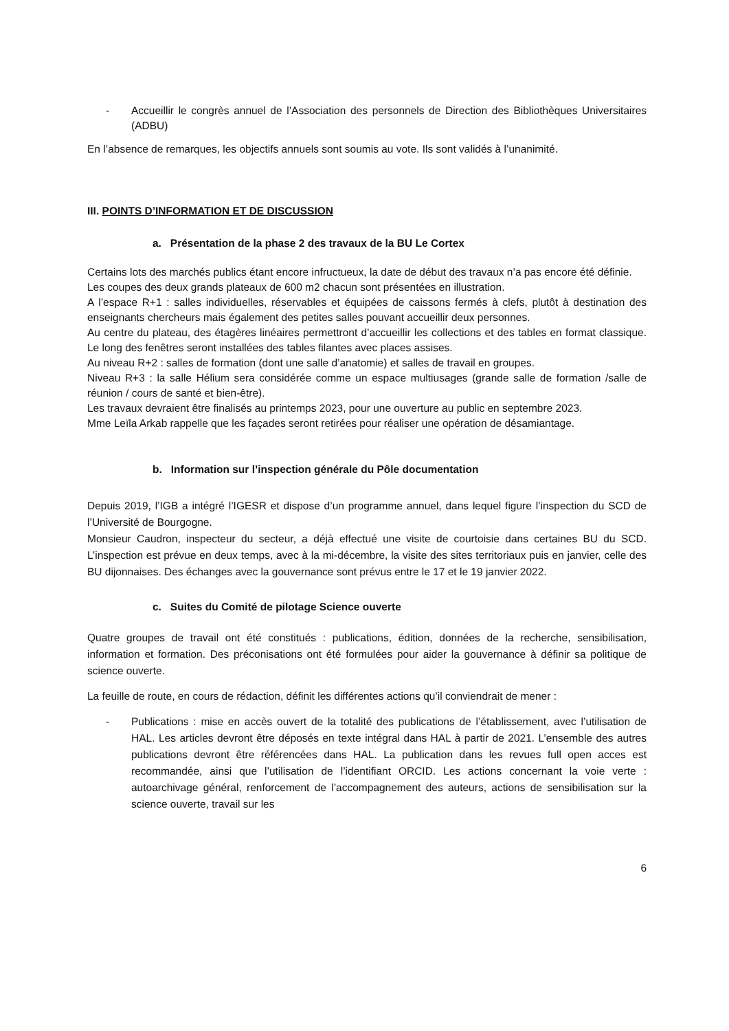- Accueillir le congrès annuel de l’Association des personnels de Direction des Bibliothèques Universitaires (ADBU)
En l’absence de remarques, les objectifs annuels sont soumis au vote. Ils sont validés à l’unanimité.
III. POINTS D’INFORMATION ET DE DISCUSSION
a. Présentation de la phase 2 des travaux de la BU Le Cortex
Certains lots des marchés publics étant encore infructueux, la date de début des travaux n’a pas encore été définie.
Les coupes des deux grands plateaux de 600 m2 chacun sont présentées en illustration.
A l’espace R+1 : salles individuelles, réservables et équipées de caissons fermés à clefs, plutôt à destination des enseignants chercheurs mais également des petites salles pouvant accueillir deux personnes.
Au centre du plateau, des étagères linéaires permettront d’accueillir les collections et des tables en format classique. Le long des fenêtres seront installées des tables filantes avec places assises.
Au niveau R+2 : salles de formation (dont une salle d’anatomie) et salles de travail en groupes.
Niveau R+3 : la salle Hélium sera considérée comme un espace multiusages (grande salle de formation /salle de réunion / cours de santé et bien-être).
Les travaux devraient être finalisés au printemps 2023, pour une ouverture au public en septembre 2023.
Mme Leïla Arkab rappelle que les façades seront retirées pour réaliser une opération de désamiantage.
b. Information sur l’inspection générale du Pôle documentation
Depuis 2019, l’IGB a intégré l’IGESR et dispose d’un programme annuel, dans lequel figure l’inspection du SCD de l’Université de Bourgogne.
Monsieur Caudron, inspecteur du secteur, a déjà effectué une visite de courtoisie dans certaines BU du SCD. L’inspection est prévue en deux temps, avec à la mi-décembre, la visite des sites territoriaux puis en janvier, celle des BU dijonnaises. Des échanges avec la gouvernance sont prévus entre le 17 et le 19 janvier 2022.
c. Suites du Comité de pilotage Science ouverte
Quatre groupes de travail ont été constitués : publications, édition, données de la recherche, sensibilisation, information et formation. Des préconisations ont été formulées pour aider la gouvernance à définir sa politique de science ouverte.
La feuille de route, en cours de rédaction, définit les différentes actions qu’il conviendrait de mener :
- Publications : mise en accès ouvert de la totalité des publications de l’établissement, avec l’utilisation de HAL. Les articles devront être déposés en texte intégral dans HAL à partir de 2021. L’ensemble des autres publications devront être référencées dans HAL. La publication dans les revues full open acces est recommandée, ainsi que l’utilisation de l’identifiant ORCID. Les actions concernant la voie verte : autoarchivage général, renforcement de l’accompagnement des auteurs, actions de sensibilisation sur la science ouverte, travail sur les
6